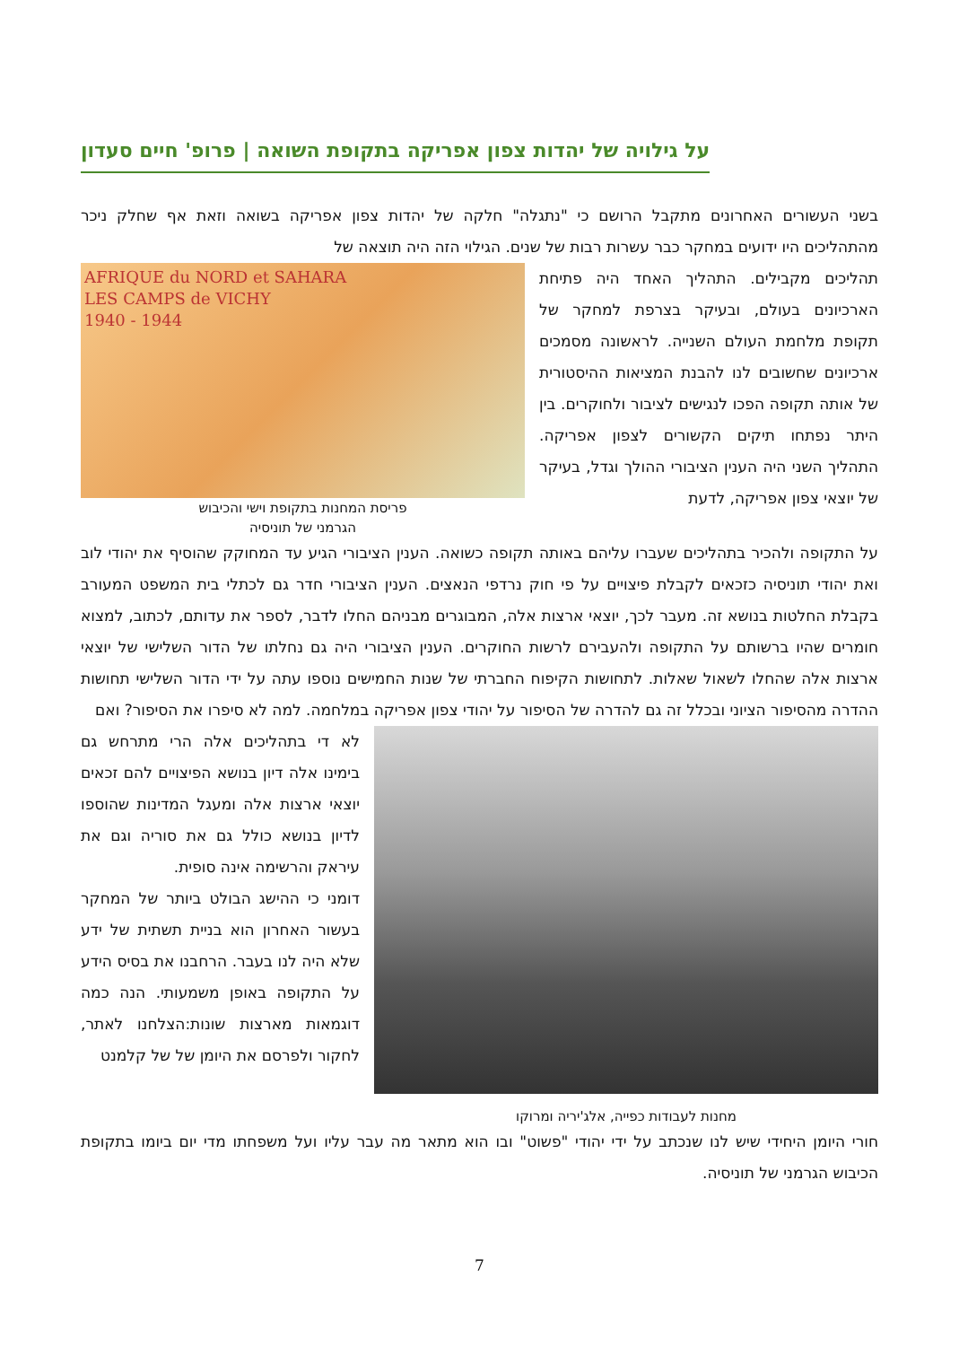על גילויה של יהדות צפון אפריקה בתקופת השואה | פרופ' חיים סעדון
בשני העשורים האחרונים מתקבל הרושם כי "נתגלה" חלקה של יהדות צפון אפריקה בשואה וזאת אף שחלק ניכר מהתהליכים היו ידועים במחקר כבר עשרות רבות של שנים. הגילוי הזה היה תוצאה של
תהליכים מקבילים. התהליך האחד היה פתיחת הארכיונים בעולם, ובעיקר בצרפת למחקר של תקופת מלחמת העולם השנייה. לראשונה מסמכים ארכיונים שחשובים לנו להבנת המציאות ההיסטורית של אותה תקופה הפכו לנגישים לציבור ולחוקרים. בין היתר נפתחו תיקים הקשורים לצפון אפריקה. התהליך השני היה הענין הציבורי ההולך וגדל, בעיקר של יוצאי צפון אפריקה, לדעת
AFRIQUE du NORD et SAHARA
LES CAMPS de VICHY
1940 - 1944
פריסת המחנות בתקופת וישי והכיבוש
הגרמני של תוניסיה
על התקופה ולהכיר בתהליכים שעברו עליהם באותה תקופה כשואה. הענין הציבורי הגיע עד המחוקק שהוסיף את יהודי לוב ואת יהודי תוניסיה כזכאים לקבלת פיצויים על פי חוק נרדפי הנאצים. הענין הציבורי חדר גם לכתלי בית המשפט המעורב בקבלת החלטות בנושא זה. מעבר לכך, יוצאי ארצות אלה, המבוגרים מבניהם החלו לדבר, לספר את עדותם, לכתוב, למצוא חומרים שהיו ברשותם על התקופה ולהעבירם לרשות החוקרים. הענין הציבורי היה גם נחלתו של הדור השלישי של יוצאי ארצות אלה שהחלו לשאול שאלות. לתחושות הקיפוח החברתי של שנות החמישים נוספו עתה על ידי הדור השלישי תחושות ההדרה מהסיפור הציוני ובכלל זה גם להדרה של הסיפור על יהודי צפון אפריקה במלחמה. למה לא סיפרו את הסיפור? ואם
מחנות לעבודות כפייה, אלג'יריה ומרוקו
לא די בתהליכים אלה הרי מתרחש גם בימינו אלה דיון בנושא הפיצויים להם זכאים יוצאי ארצות אלה ומעגל המדינות שהוספו לדיון בנושא כולל גם את סוריה וגם את עיראק והרשימה אינה סופית.
דומני כי ההישג הבולט ביותר של המחקר בעשור האחרון הוא בניית תשתית של ידע שלא היה לנו בעבר. הרחבנו את בסיס הידע על התקופה באופן משמעותי. הנה כמה דוגמאות מארצות שונות:הצלחנו לאתר, לחקור ולפרסם את היומן של של קלמנט
חורי היומן היחידי שיש לנו שנכתב על ידי יהודי "פשוט" ובו הוא מתאר מה עבר עליו ועל משפחתו מדי יום ביומו בתקופת הכיבוש הגרמני של תוניסיה.
7